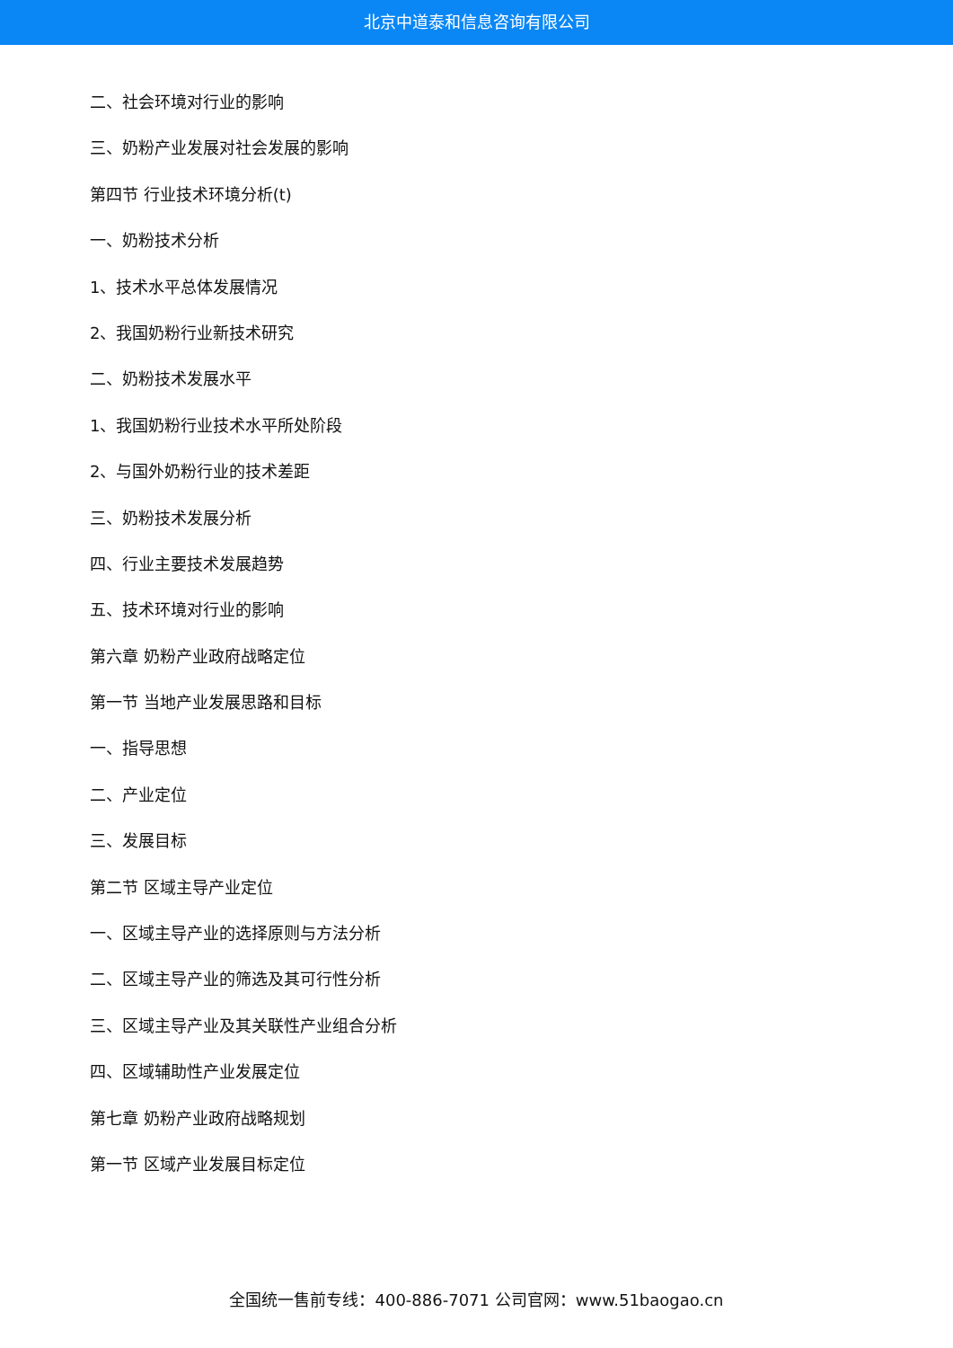北京中道泰和信息咨询有限公司
二、社会环境对行业的影响
三、奶粉产业发展对社会发展的影响
第四节 行业技术环境分析(t)
一、奶粉技术分析
1、技术水平总体发展情况
2、我国奶粉行业新技术研究
二、奶粉技术发展水平
1、我国奶粉行业技术水平所处阶段
2、与国外奶粉行业的技术差距
三、奶粉技术发展分析
四、行业主要技术发展趋势
五、技术环境对行业的影响
第六章 奶粉产业政府战略定位
第一节 当地产业发展思路和目标
一、指导思想
二、产业定位
三、发展目标
第二节 区域主导产业定位
一、区域主导产业的选择原则与方法分析
二、区域主导产业的筛选及其可行性分析
三、区域主导产业及其关联性产业组合分析
四、区域辅助性产业发展定位
第七章 奶粉产业政府战略规划
第一节 区域产业发展目标定位
全国统一售前专线：400-886-7071 公司官网：www.51baogao.cn